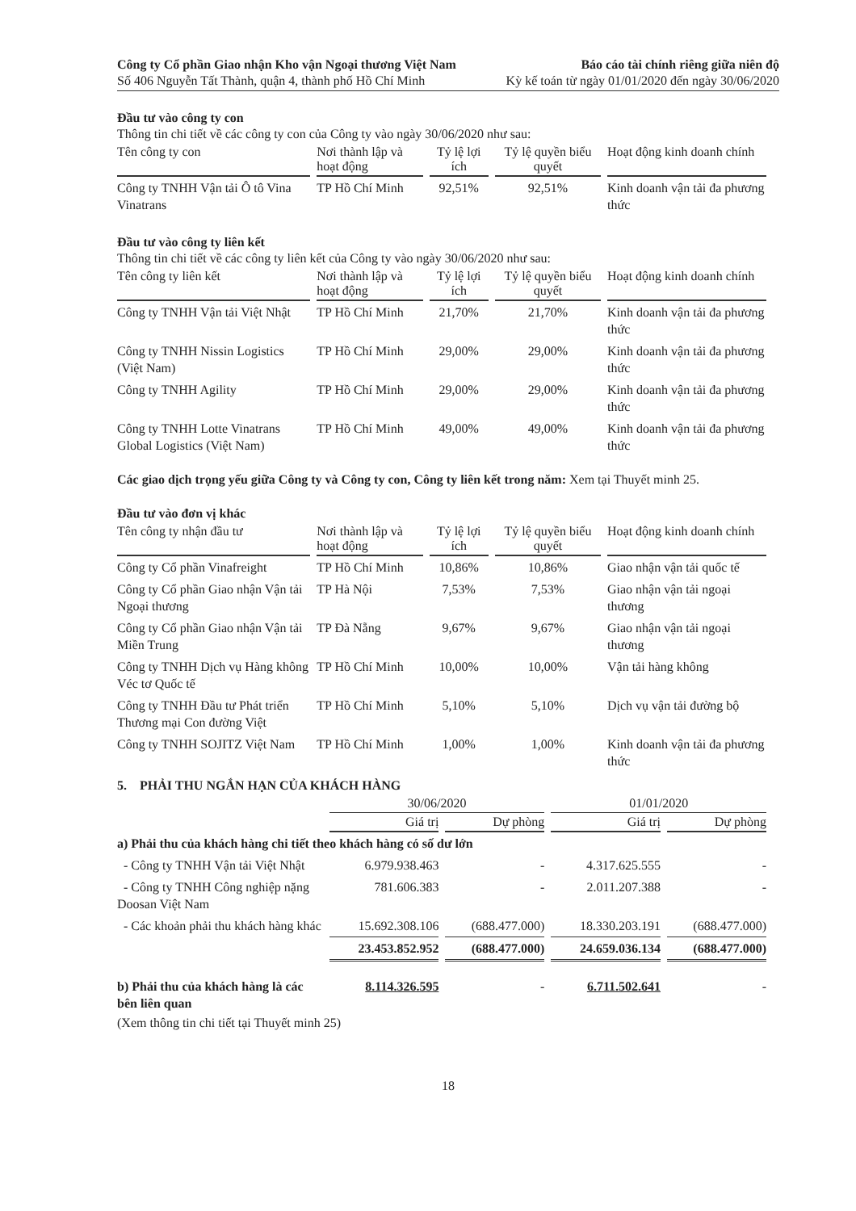Công ty Cổ phần Giao nhận Kho vận Ngoại thương Việt Nam
Số 406 Nguyễn Tất Thành, quận 4, thành phố Hồ Chí Minh
Báo cáo tài chính riêng giữa niên độ
Kỳ kế toán từ ngày 01/01/2020 đến ngày 30/06/2020
Đầu tư vào công ty con
Thông tin chi tiết về các công ty con của Công ty vào ngày 30/06/2020 như sau:
| Tên công ty con | Nơi thành lập và hoạt động | Tỷ lệ lợi ích | Tỷ lệ quyền biểu quyết | Hoạt động kinh doanh chính |
| --- | --- | --- | --- | --- |
| Công ty TNHH Vận tải Ô tô Vina Vinatrans | TP Hồ Chí Minh | 92,51% | 92,51% | Kinh doanh vận tải đa phương thức |
Đầu tư vào công ty liên kết
Thông tin chi tiết về các công ty liên kết của Công ty vào ngày 30/06/2020 như sau:
| Tên công ty liên kết | Nơi thành lập và hoạt động | Tỷ lệ lợi ích | Tỷ lệ quyền biểu quyết | Hoạt động kinh doanh chính |
| --- | --- | --- | --- | --- |
| Công ty TNHH Vận tải Việt Nhật | TP Hồ Chí Minh | 21,70% | 21,70% | Kinh doanh vận tải đa phương thức |
| Công ty TNHH Nissin Logistics (Việt Nam) | TP Hồ Chí Minh | 29,00% | 29,00% | Kinh doanh vận tải đa phương thức |
| Công ty TNHH Agility | TP Hồ Chí Minh | 29,00% | 29,00% | Kinh doanh vận tải đa phương thức |
| Công ty TNHH Lotte Vinatrans Global Logistics (Việt Nam) | TP Hồ Chí Minh | 49,00% | 49,00% | Kinh doanh vận tải đa phương thức |
Các giao dịch trọng yếu giữa Công ty và Công ty con, Công ty liên kết trong năm: Xem tại Thuyết minh 25.
Đầu tư vào đơn vị khác
| Tên công ty nhận đầu tư | Nơi thành lập và hoạt động | Tỷ lệ lợi ích | Tỷ lệ quyền biểu quyết | Hoạt động kinh doanh chính |
| --- | --- | --- | --- | --- |
| Công ty Cổ phần Vinafreight | TP Hồ Chí Minh | 10,86% | 10,86% | Giao nhận vận tải quốc tế |
| Công ty Cổ phần Giao nhận Vận tải Ngoại thương | TP Hà Nội | 7,53% | 7,53% | Giao nhận vận tải ngoại thương |
| Công ty Cổ phần Giao nhận Vận tải Miền Trung | TP Đà Nẵng | 9,67% | 9,67% | Giao nhận vận tải ngoại thương |
| Công ty TNHH Dịch vụ Hàng không Véc tơ Quốc tế | TP Hồ Chí Minh | 10,00% | 10,00% | Vận tải hàng không |
| Công ty TNHH Đầu tư Phát triển Thương mại Con đường Việt | TP Hồ Chí Minh | 5,10% | 5,10% | Dịch vụ vận tải đường bộ |
| Công ty TNHH SOJITZ Việt Nam | TP Hồ Chí Minh | 1,00% | 1,00% | Kinh doanh vận tải đa phương thức |
5. PHẢI THU NGẮN HẠN CỦA KHÁCH HÀNG
| | 30/06/2020 | | 01/01/2020 | |
| | Giá trị | Dự phòng | Giá trị | Dự phòng |
| a) Phải thu của khách hàng chi tiết theo khách hàng có số dư lớn | | | | |
| - Công ty TNHH Vận tải Việt Nhật | 6.979.938.463 | - | 4.317.625.555 | - |
| - Công ty TNHH Công nghiệp nặng Doosan Việt Nam | 781.606.383 | - | 2.011.207.388 | - |
| - Các khoản phải thu khách hàng khác | 15.692.308.106 | (688.477.000) | 18.330.203.191 | (688.477.000) |
| | 23.453.852.952 | (688.477.000) | 24.659.036.134 | (688.477.000) |
| b) Phải thu của khách hàng là các bên liên quan | 8.114.326.595 | - | 6.711.502.641 | - |
(Xem thông tin chi tiết tại Thuyết minh 25)
18